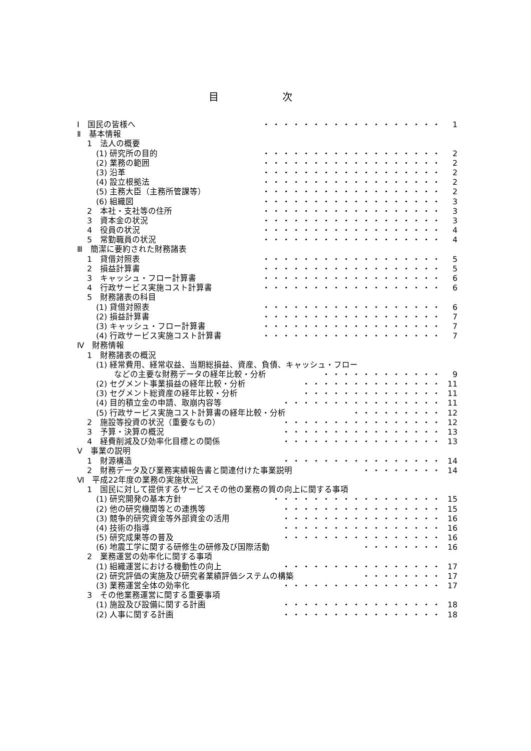目 次
Ⅰ　国民の皆様へ ・・・・・・・・・・・・・・・・・・ 1
Ⅱ　基本情報
1　法人の概要
(1) 研究所の目的 ・・・・・・・・・・・・・・・・・・ 2
(2) 業務の範囲 ・・・・・・・・・・・・・・・・・・ 2
(3) 沿革 ・・・・・・・・・・・・・・・・・・ 2
(4) 設立根拠法 ・・・・・・・・・・・・・・・・・・ 2
(5) 主務大臣（主務所管課等） ・・・・・・・・・・・・・・・・・・ 2
(6) 組織図 ・・・・・・・・・・・・・・・・・・ 3
2　本社・支社等の住所 ・・・・・・・・・・・・・・・・・・ 3
3　資本金の状況 ・・・・・・・・・・・・・・・・・・ 3
4　役員の状況 ・・・・・・・・・・・・・・・・・・ 4
5　常勤職員の状況 ・・・・・・・・・・・・・・・・・・ 4
Ⅲ　簡潔に要約された財務諸表
1　貸借対照表 ・・・・・・・・・・・・・・・・・・ 5
2　損益計算書 ・・・・・・・・・・・・・・・・・・ 5
3　キャッシュ・フロー計算書 ・・・・・・・・・・・・・・・・・・ 6
4　行政サービス実施コスト計算書 ・・・・・・・・・・・・・・・・・・ 6
5　財務諸表の科目
(1) 貸借対照表 ・・・・・・・・・・・・・・・・・・ 6
(2) 損益計算書 ・・・・・・・・・・・・・・・・・・ 7
(3) キャッシュ・フロー計算書 ・・・・・・・・・・・・・・・・・・ 7
(4) 行政サービス実施コスト計算書 ・・・・・・・・・・・・・・・・・・ 7
Ⅳ　財務情報
1　財務諸表の概況
(1) 経常費用、経常収益、当期総損益、資産、負債、キャッシュ・フロー
などの主要な財務データの経年比較・分析 ・・・・・・・・・・・・ 9
(2) セグメント事業損益の経年比較・分析 ・・・・・・・・・・・・・・ 11
(3) セグメント総資産の経年比較・分析 ・・・・・・・・・・・・・・ 11
(4) 目的積立金の申請、取崩内容等 ・・・・・・・・・・・・・・・・ 11
(5) 行政サービス実施コスト計算書の経年比較・分析 ・・・・・・・・・ 12
2　施設等投資の状況（重要なもの） ・・・・・・・・・・・・・・・・ 12
3　予算・決算の概況 ・・・・・・・・・・・・・・・・ 13
4　経費削減及び効率化目標との関係 ・・・・・・・・・・・・・・・・ 13
Ⅴ　事業の説明
1　財源構造 ・・・・・・・・・・・・・・・・ 14
2　財務データ及び業務実績報告書と関連付けた事業説明 ・・・・・・・・ 14
Ⅵ　平成22年度の業務の実施状況
1　国民に対して提供するサービスその他の業務の質の向上に関する事項
(1) 研究開発の基本方針 ・・・・・・・・・・・・・・・・・ 15
(2) 他の研究機関等との連携等 ・・・・・・・・・・・・・・・・ 15
(3) 競争的研究資金等外部資金の活用 ・・・・・・・・・・・・・・・・ 16
(4) 技術の指導 ・・・・・・・・・・・・・・・・ 16
(5) 研究成果等の普及 ・・・・・・・・・・・・・・・・ 16
(6) 地震工学に関する研修生の研修及び国際活動 ・・・・・・・・ 16
2　業務運営の効率化に関する事項
(1) 組織運営における機動性の向上 ・・・・・・・・・・・・・・・・ 17
(2) 研究評価の実施及び研究者業績評価システムの構築 ・・・・・・・・ 17
(3) 業務運営全体の効率化 ・・・・・・・・・・・・・・・・ 17
3　その他業務運営に関する重要事項
(1) 施設及び設備に関する計画 ・・・・・・・・・・・・・・・・ 18
(2) 人事に関する計画 ・・・・・・・・・・・・・・・・ 18